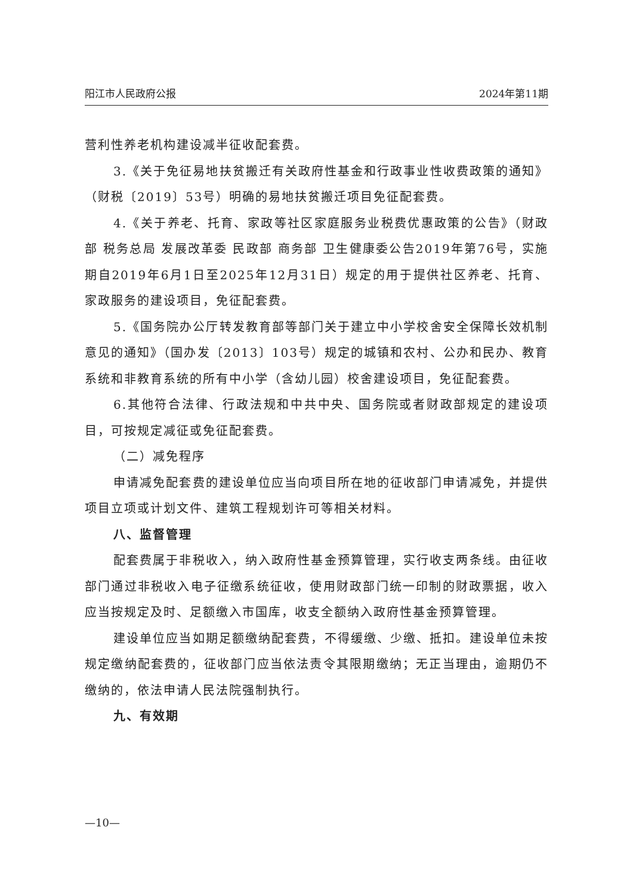阳江市人民政府公报 2024年第11期
营利性养老机构建设减半征收配套费。
3.《关于免征易地扶贫搬迁有关政府性基金和行政事业性收费政策的通知》（财税〔2019〕53号）明确的易地扶贫搬迁项目免征配套费。
4.《关于养老、托育、家政等社区家庭服务业税费优惠政策的公告》（财政部 税务总局 发展改革委 民政部 商务部 卫生健康委公告2019年第76号，实施期自2019年6月1日至2025年12月31日）规定的用于提供社区养老、托育、家政服务的建设项目，免征配套费。
5.《国务院办公厅转发教育部等部门关于建立中小学校舍安全保障长效机制意见的通知》（国办发〔2013〕103号）规定的城镇和农村、公办和民办、教育系统和非教育系统的所有中小学（含幼儿园）校舍建设项目，免征配套费。
6.其他符合法律、行政法规和中共中央、国务院或者财政部规定的建设项目，可按规定减征或免征配套费。
（二）减免程序
申请减免配套费的建设单位应当向项目所在地的征收部门申请减免，并提供项目立项或计划文件、建筑工程规划许可等相关材料。
八、监督管理
配套费属于非税收入，纳入政府性基金预算管理，实行收支两条线。由征收部门通过非税收入电子征缴系统征收，使用财政部门统一印制的财政票据，收入应当按规定及时、足额缴入市国库，收支全额纳入政府性基金预算管理。
建设单位应当如期足额缴纳配套费，不得缓缴、少缴、抵扣。建设单位未按规定缴纳配套费的，征收部门应当依法责令其限期缴纳；无正当理由，逾期仍不缴纳的，依法申请人民法院强制执行。
九、有效期
—10—